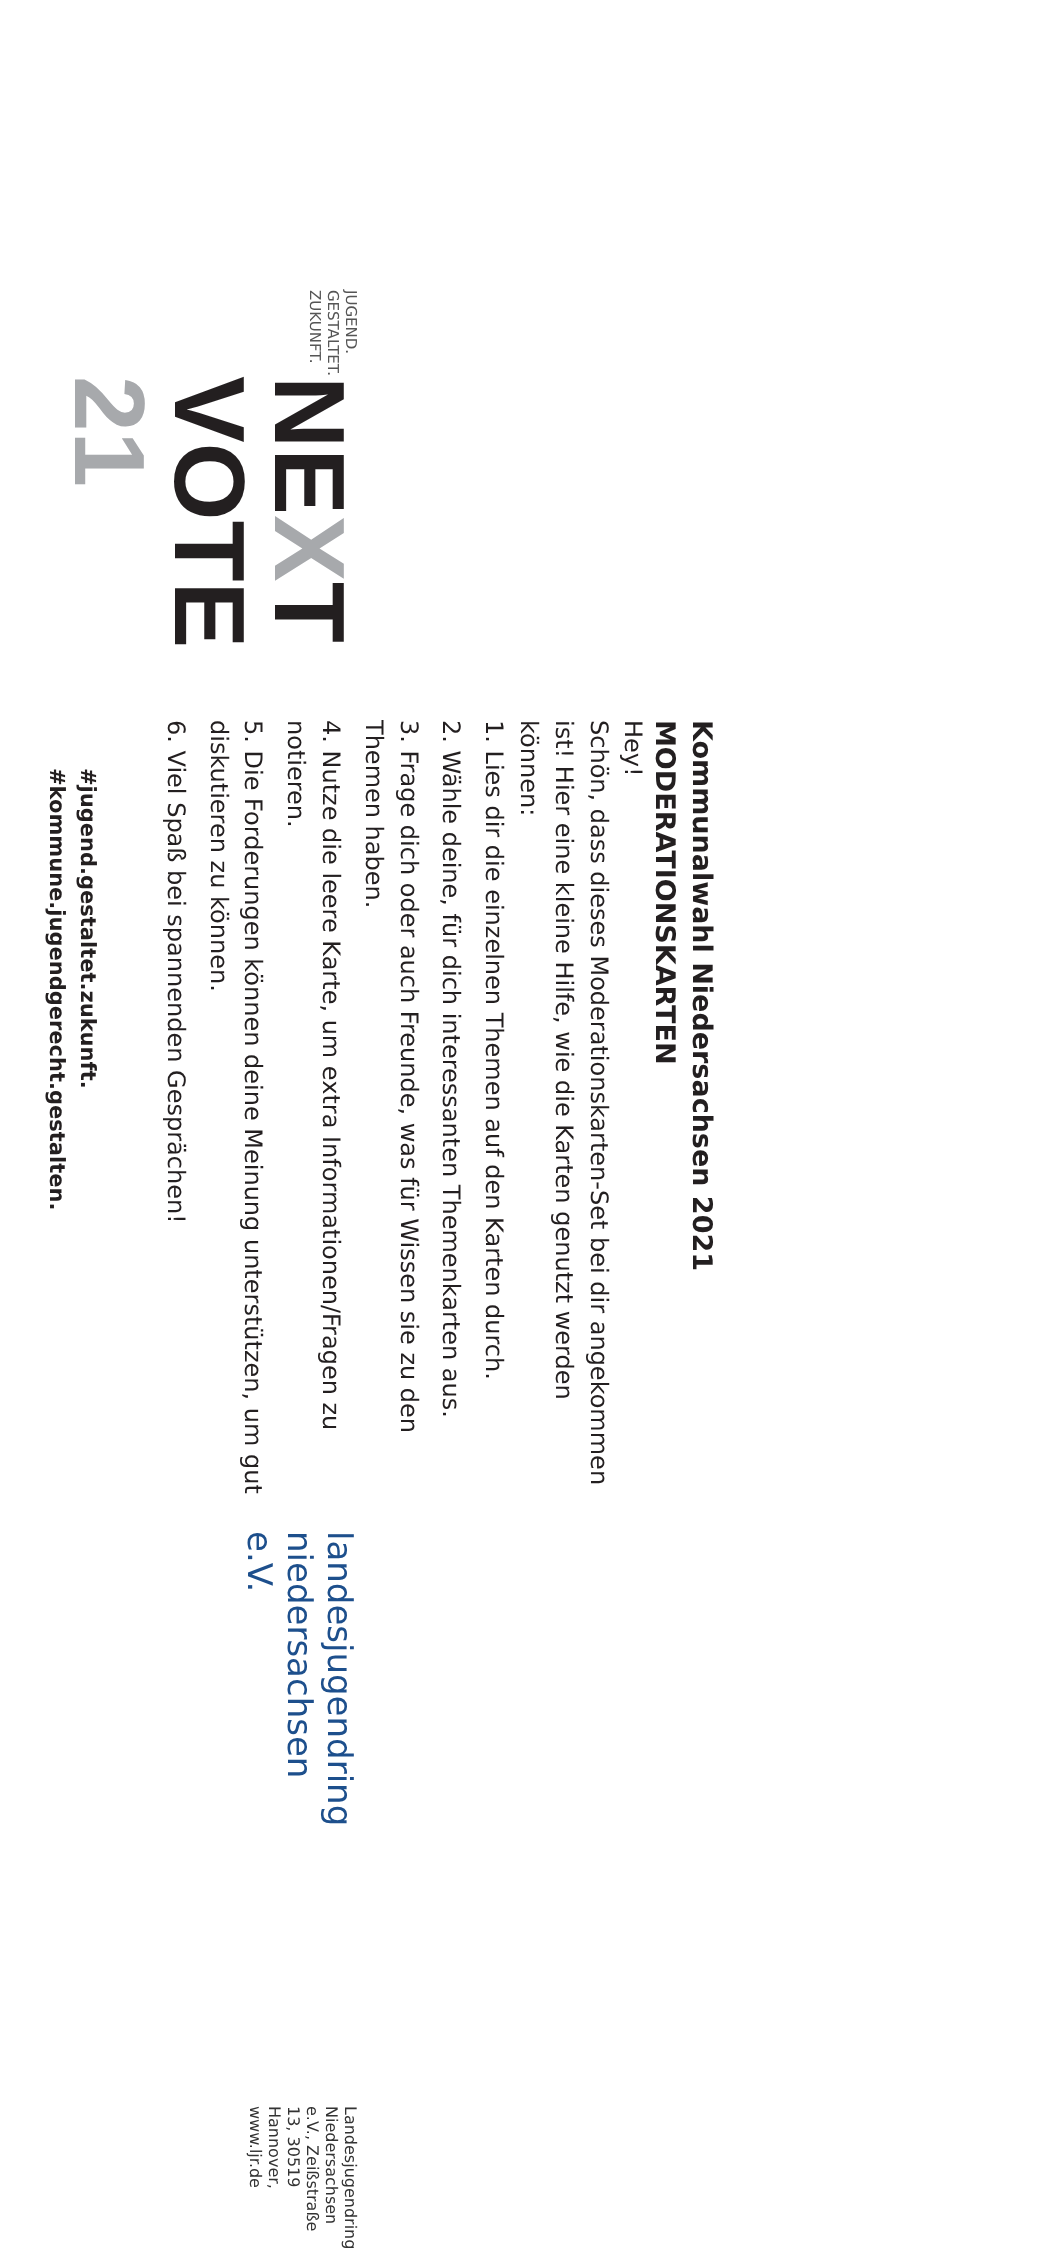JUGEND.
GESTALTET.
ZUKUNFT.
NEXT VOTE 21
#jugend.gestaltet.zukunft.
#kommune.jugendgerecht.gestalten.
landesjugendring niedersachsen e.V.
Landesjugendring Niedersachsen e.V., Zeißstraße 13, 30519 Hannover, www.ljr.de
Kommunalwahl Niedersachsen 2021
MODERATIONSKARTEN
Hey!
Schön, dass dieses Moderationskarten-Set bei dir angekommen ist! Hier eine kleine Hilfe, wie die Karten genutzt werden können:
1. Lies dir die einzelnen Themen auf den Karten durch.
2. Wähle deine, für dich interessanten Themenkarten aus.
3. Frage dich oder auch Freunde, was für Wissen sie zu den Themen haben.
4. Nutze die leere Karte, um extra Informationen/Fragen zu notieren.
5. Die Forderungen können deine Meinung unterstützen, um gut diskutieren zu können.
6. Viel Spaß bei spannenden Gesprächen!